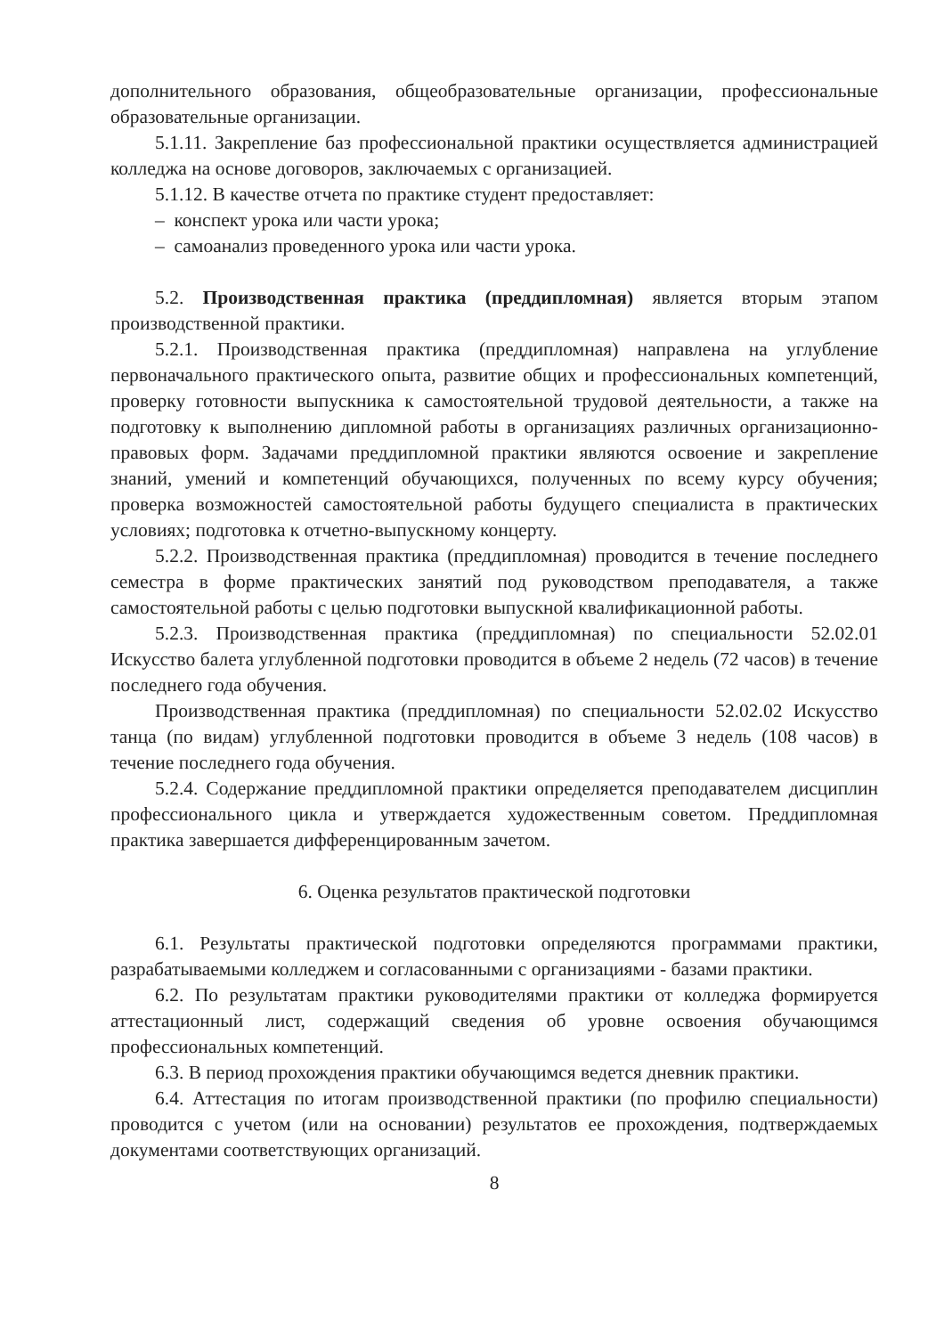дополнительного образования, общеобразовательные организации, профессиональные образовательные организации.
5.1.11. Закрепление баз профессиональной практики осуществляется администрацией колледжа на основе договоров, заключаемых с организацией.
5.1.12. В качестве отчета по практике студент предоставляет:
– конспект урока или части урока;
– самоанализ проведенного урока или части урока.
5.2. Производственная практика (преддипломная) является вторым этапом производственной практики.
5.2.1. Производственная практика (преддипломная) направлена на углубление первоначального практического опыта, развитие общих и профессиональных компетенций, проверку готовности выпускника к самостоятельной трудовой деятельности, а также на подготовку к выполнению дипломной работы в организациях различных организационно-правовых форм. Задачами преддипломной практики являются освоение и закрепление знаний, умений и компетенций обучающихся, полученных по всему курсу обучения; проверка возможностей самостоятельной работы будущего специалиста в практических условиях; подготовка к отчетно-выпускному концерту.
5.2.2. Производственная практика (преддипломная) проводится в течение последнего семестра в форме практических занятий под руководством преподавателя, а также самостоятельной работы с целью подготовки выпускной квалификационной работы.
5.2.3. Производственная практика (преддипломная) по специальности 52.02.01 Искусство балета углубленной подготовки проводится в объеме 2 недель (72 часов) в течение последнего года обучения.
Производственная практика (преддипломная) по специальности 52.02.02 Искусство танца (по видам) углубленной подготовки проводится в объеме 3 недель (108 часов) в течение последнего года обучения.
5.2.4. Содержание преддипломной практики определяется преподавателем дисциплин профессионального цикла и утверждается художественным советом. Преддипломная практика завершается дифференцированным зачетом.
6. Оценка результатов практической подготовки
6.1. Результаты практической подготовки определяются программами практики, разрабатываемыми колледжем и согласованными с организациями - базами практики.
6.2. По результатам практики руководителями практики от колледжа формируется аттестационный лист, содержащий сведения об уровне освоения обучающимся профессиональных компетенций.
6.3. В период прохождения практики обучающимся ведется дневник практики.
6.4. Аттестация по итогам производственной практики (по профилю специальности) проводится с учетом (или на основании) результатов ее прохождения, подтверждаемых документами соответствующих организаций.
8